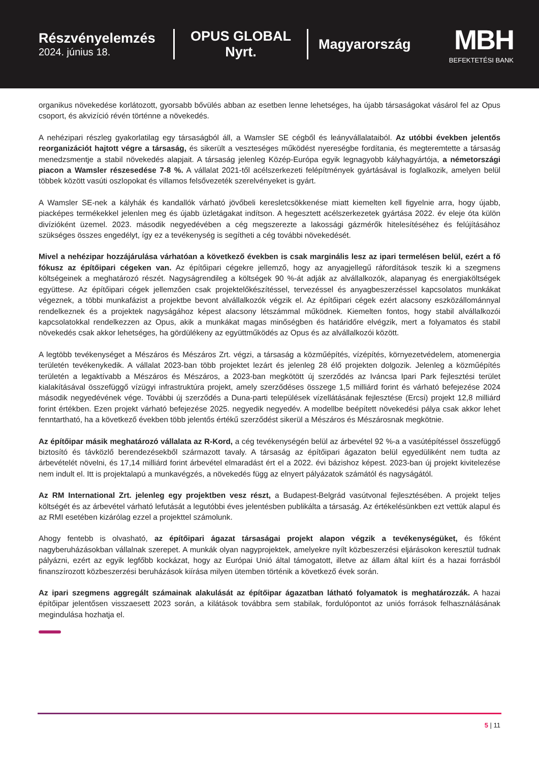Részvényelemzés
2024. június 18.
OPUS GLOBAL Nyrt.
Magyarország
MBH
BEFEKTETÉSI BANK
organikus növekedése korlátozott, gyorsabb bővülés abban az esetben lenne lehetséges, ha újabb társaságokat vásárol fel az Opus csoport, és akvizíció révén történne a növekedés.
A nehézipari részleg gyakorlatilag egy társaságból áll, a Wamsler SE cégből és leányvállalataiból. Az utóbbi években jelentős reorganizációt hajtott végre a társaság, és sikerült a veszteséges működést nyereségbe fordítania, és megteremtette a társaság menedzsmentje a stabil növekedés alapjait. A társaság jelenleg Közép-Európa egyik legnagyobb kályhagyártója, a németországi piacon a Wamsler részesedése 7-8 %. A vállalat 2021-től acélszerkezeti felépítmények gyártásával is foglalkozik, amelyen belül többek között vasúti oszlopokat és villamos felsővezeték szerelvényeket is gyárt.
A Wamsler SE-nek a kályhák és kandallók várható jövőbeli keresletcsökkenése miatt kiemelten kell figyelnie arra, hogy újabb, piacképes termékekkel jelenlen meg és újabb üzletágakat indítson. A hegesztett acélszerkezetek gyártása 2022. év eleje óta külön divízióként üzemel. 2023. második negyedévében a cég megszerezte a lakossági gázmérők hitelesítéséhez és felújításához szükséges összes engedélyt, így ez a tevékenység is segítheti a cég további növekedését.
Mivel a nehézipar hozzájárulása várhatóan a következő években is csak marginális lesz az ipari termelésen belül, ezért a fő fókusz az építőipari cégeken van. Az építőipari cégekre jellemző, hogy az anyagjellegű ráfordítások teszik ki a szegmens költségeinek a meghatározó részét. Nagyságrendileg a költségek 90 %-át adják az alvállalkozók, alapanyag és energiaköltségek együttese. Az építőipari cégek jellemzően csak projektelőkészítéssel, tervezéssel és anyagbeszerzéssel kapcsolatos munkákat végeznek, a többi munkafázist a projektbe bevont alvállalkozók végzik el. Az építőipari cégek ezért alacsony eszközállománnyal rendelkeznek és a projektek nagyságához képest alacsony létszámmal működnek. Kiemelten fontos, hogy stabil alvállalkozói kapcsolatokkal rendelkezzen az Opus, akik a munkákat magas minőségben és határidőre elvégzik, mert a folyamatos és stabil növekedés csak akkor lehetséges, ha gördülékeny az együttműködés az Opus és az alvállalkozói között.
A legtöbb tevékenységet a Mészáros és Mészáros Zrt. végzi, a társaság a közműépítés, vízépítés, környezetvédelem, atomenergia területén tevékenykedik. A vállalat 2023-ban több projektet lezárt és jelenleg 28 élő projekten dolgozik. Jelenleg a közműépítés területén a legaktívabb a Mészáros és Mészáros, a 2023-ban megkötött új szerződés az Iváncsa Ipari Park fejlesztési terület kialakításával összefüggő vízügyi infrastruktúra projekt, amely szerződéses összege 1,5 milliárd forint és várható befejezése 2024 második negyedévének vége. További új szerződés a Duna-parti települések vízellátásának fejlesztése (Ercsi) projekt 12,8 milliárd forint értékben. Ezen projekt várható befejezése 2025. negyedik negyedév. A modellbe beépített növekedési pálya csak akkor lehet fenntartható, ha a következő években több jelentős értékű szerződést sikerül a Mészáros és Mészárosnak megkötnie.
Az építőipar másik meghatározó vállalata az R-Kord, a cég tevékenységén belül az árbevétel 92 %-a a vasútépítéssel összefüggő biztosító és távközlő berendezésekből származott tavaly. A társaság az építőipari ágazaton belül egyedüliként nem tudta az árbevételét növelni, és 17,14 milliárd forint árbevétel elmaradást ért el a 2022. évi bázishoz képest. 2023-ban új projekt kivitelezése nem indult el. Itt is projektalapú a munkavégzés, a növekedés függ az elnyert pályázatok számától és nagyságától.
Az RM International Zrt. jelenleg egy projektben vesz részt, a Budapest-Belgrád vasútvonal fejlesztésében. A projekt teljes költségét és az árbevétel várható lefutását a legutóbbi éves jelentésben publikálta a társaság. Az értékelésünkben ezt vettük alapul és az RMI esetében kizárólag ezzel a projekttel számolunk.
Ahogy fentebb is olvasható, az építőipari ágazat társaságai projekt alapon végzik a tevékenységüket, és főként nagyberuházásokban vállalnak szerepet. A munkák olyan nagyprojektek, amelyekre nyílt közbeszerzési eljárásokon keresztül tudnak pályázni, ezért az egyik legfőbb kockázat, hogy az Európai Unió által támogatott, illetve az állam által kiírt és a hazai forrásból finanszírozott közbeszerzési beruházások kiírása milyen ütemben történik a következő évek során.
Az ipari szegmens aggregált számainak alakulását az építőipar ágazatban látható folyamatok is meghatározzák. A hazai építőipar jelentősen visszaesett 2023 során, a kilátások továbbra sem stabilak, fordulópontot az uniós források felhasználásának megindulása hozhatja el.
5 | 11